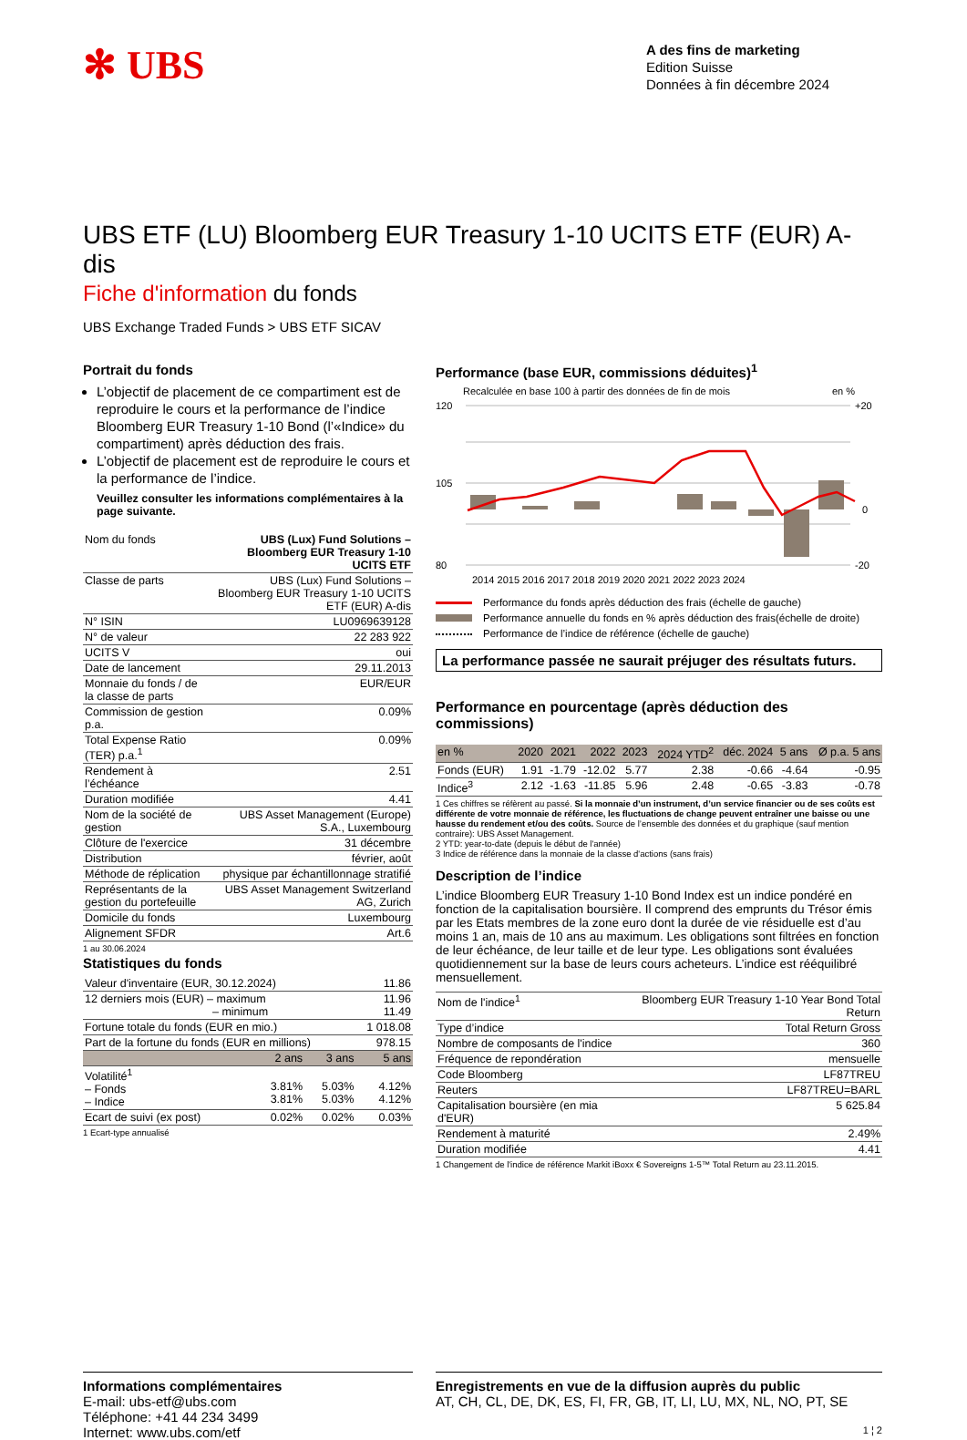✻ UBS
A des fins de marketing
Edition Suisse
Données à fin décembre 2024
UBS ETF (LU) Bloomberg EUR Treasury 1-10 UCITS ETF (EUR) A-dis
Fiche d'information du fonds
UBS Exchange Traded Funds > UBS ETF SICAV
Portrait du fonds
L’objectif de placement de ce compartiment est de reproduire le cours et la performance de l’indice Bloomberg EUR Treasury 1-10 Bond (l’«Indice» du compartiment) après déduction des frais.
L’objectif de placement est de reproduire le cours et la performance de l’indice.
Veuillez consulter les informations complémentaires à la page suivante.
| Nom du fonds | UBS (Lux) Fund Solutions – Bloomberg EUR Treasury 1-10 UCITS ETF |
| Classe de parts | UBS (Lux) Fund Solutions – Bloomberg EUR Treasury 1-10 UCITS ETF (EUR) A-dis |
| N° ISIN | LU0969639128 |
| N° de valeur | 22 283 922 |
| UCITS V | oui |
| Date de lancement | 29.11.2013 |
| Monnaie du fonds / de la classe de parts | EUR/EUR |
| Commission de gestion p.a. | 0.09% |
| Total Expense Ratio (TER) p.a.<sup>1</sup> | 0.09% |
| Rendement à l’échéance | 2.51 |
| Duration modifiée | 4.41 |
| Nom de la société de gestion | UBS Asset Management (Europe) S.A., Luxembourg |
| Clôture de l'exercice | 31 décembre |
| Distribution | février, août |
| Méthode de réplication | physique par échantillonnage stratifié |
| Représentants de la gestion du portefeuille | UBS Asset Management Switzerland AG, Zurich |
| Domicile du fonds | Luxembourg |
| Alignement SFDR | Art.6 |
1 au 30.06.2024
Statistiques du fonds
| Valeur d'inventaire (EUR, 30.12.2024) | | | 11.86 |
| 12 derniers mois (EUR) – maximum – minimum | | | 11.96 11.49 |
| Fortune totale du fonds (EUR en mio.) | | | 1 018.08 |
| Part de la fortune du fonds (EUR en millions) | | | 978.15 |
| | 2 ans | 3 ans | 5 ans |
| Volatilité<sup>1</sup> – Fonds – Indice | 3.81% 3.81% | 5.03% 5.03% | 4.12% 4.12% |
| Ecart de suivi (ex post) | 0.02% | 0.02% | 0.03% |
1 Ecart-type annualisé
Performance (base EUR, commissions déduites)<sup>1</sup>
Recalculée en base 100 à partir des données de fin de mois en %
120
105
80
+20
0
-20
2014 2015 2016 2017 2018 2019 2020 2021 2022 2023 2024
Performance du fonds après déduction des frais (échelle de gauche)
Performance annuelle du fonds en % après déduction des frais(échelle de droite)
Performance de l’indice de référence (échelle de gauche)
La performance passée ne saurait préjuger des résultats futurs.
Performance en pourcentage (après déduction des commissions)
| en % | 2020 | 2021 | 2022 | 2023 | 2024 YTD<sup>2</sup> | déc. 2024 | 5 ans | Ø p.a. 5 ans |
| --- | --- | --- | --- | --- | --- | --- | --- | --- |
| Fonds (EUR) | 1.91 | -1.79 | -12.02 | 5.77 | 2.38 | -0.66 | -4.64 | -0.95 |
| Indice<sup>3</sup> | 2.12 | -1.63 | -11.85 | 5.96 | 2.48 | -0.65 | -3.83 | -0.78 |
1 Ces chiffres se réfèrent au passé. Si la monnaie d’un instrument, d’un service financier ou de ses coûts est différente de votre monnaie de référence, les fluctuations de change peuvent entraîner une baisse ou une hausse du rendement et/ou des coûts. Source de l’ensemble des données et du graphique (sauf mention contraire): UBS Asset Management.
2 YTD: year-to-date (depuis le début de l'année)
3 Indice de référence dans la monnaie de la classe d'actions (sans frais)
Description de l’indice
L’indice Bloomberg EUR Treasury 1-10 Bond Index est un indice pondéré en fonction de la capitalisation boursière. Il comprend des emprunts du Trésor émis par les Etats membres de la zone euro dont la durée de vie résiduelle est d’au moins 1 an, mais de 10 ans au maximum. Les obligations sont filtrées en fonction de leur échéance, de leur taille et de leur type. Les obligations sont évaluées quotidiennement sur la base de leurs cours acheteurs. L’indice est rééquilibré mensuellement.
| Nom de l'indice<sup>1</sup> | Bloomberg EUR Treasury 1-10 Year Bond Total Return |
| Type d’indice | Total Return Gross |
| Nombre de composants de l'indice | 360 |
| Fréquence de repondération | mensuelle |
| Code Bloomberg | LF87TREU |
| Reuters | LF87TREU=BARL |
| Capitalisation boursière (en mia d'EUR) | 5 625.84 |
| Rendement à maturité | 2.49% |
| Duration modifiée | 4.41 |
1 Changement de l'indice de référence Markit iBoxx € Sovereigns 1-5™ Total Return au 23.11.2015.
Informations complémentaires
E-mail: ubs-etf@ubs.com
Téléphone: +41 44 234 3499
Internet: www.ubs.com/etf
Enregistrements en vue de la diffusion auprès du public
AT, CH, CL, DE, DK, ES, FI, FR, GB, IT, LI, LU, MX, NL, NO, PT, SE
1 ¦ 2